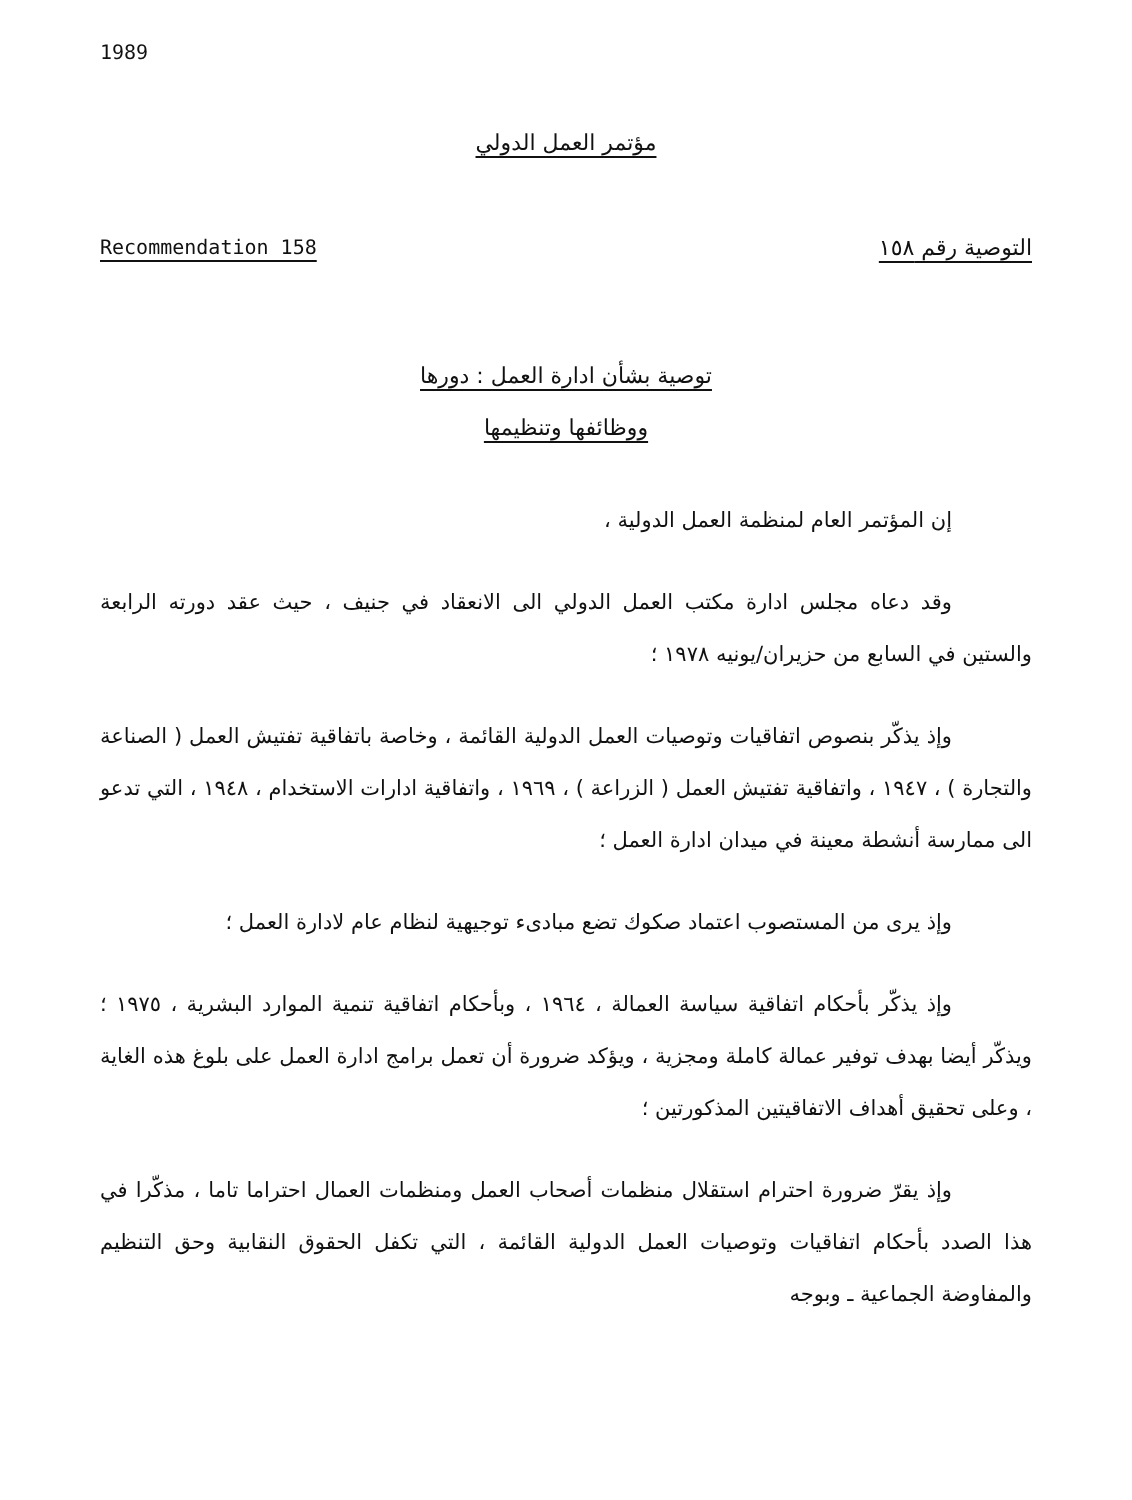1989
مؤتمر العمل الدولي
Recommendation 158 التوصية رقم ١٥٨
توصية بشأن ادارة العمل : دورها
ووظائفها وتنظيمها
إن المؤتمر العام لمنظمة العمل الدولية ،
وقد دعاه مجلس ادارة مكتب العمل الدولي الى الانعقاد في جنيف ، حيث عقد دورته الرابعة والستين في السابع من حزيران/يونيه ١٩٧٨ ؛
وإذ يذكّر بنصوص اتفاقيات وتوصيات العمل الدولية القائمة ، وخاصة باتفاقية تفتيش العمل ( الصناعة والتجارة ) ، ١٩٤٧ ، واتفاقية تفتيش العمل ( الزراعة ) ، ١٩٦٩ ، واتفاقية ادارات الاستخدام ، ١٩٤٨ ، التي تدعو الى ممارسة أنشطة معينة في ميدان ادارة العمل ؛
وإذ يرى من المستصوب اعتماد صكوك تضع مبادىء توجيهية لنظام عام لادارة العمل ؛
وإذ يذكّر بأحكام اتفاقية سياسة العمالة ، ١٩٦٤ ، وبأحكام اتفاقية تنمية الموارد البشرية ، ١٩٧٥ ؛ ويذكّر أيضا بهدف توفير عمالة كاملة ومجزية ، ويؤكد ضرورة أن تعمل برامج ادارة العمل على بلوغ هذه الغاية ، وعلى تحقيق أهداف الاتفاقيتين المذكورتين ؛
وإذ يقرّ ضرورة احترام استقلال منظمات أصحاب العمل ومنظمات العمال احتراما تاما ، مذكّرا في هذا الصدد بأحكام اتفاقيات وتوصيات العمل الدولية القائمة ، التي تكفل الحقوق النقابية وحق التنظيم والمفاوضة الجماعية ـ وبوجه